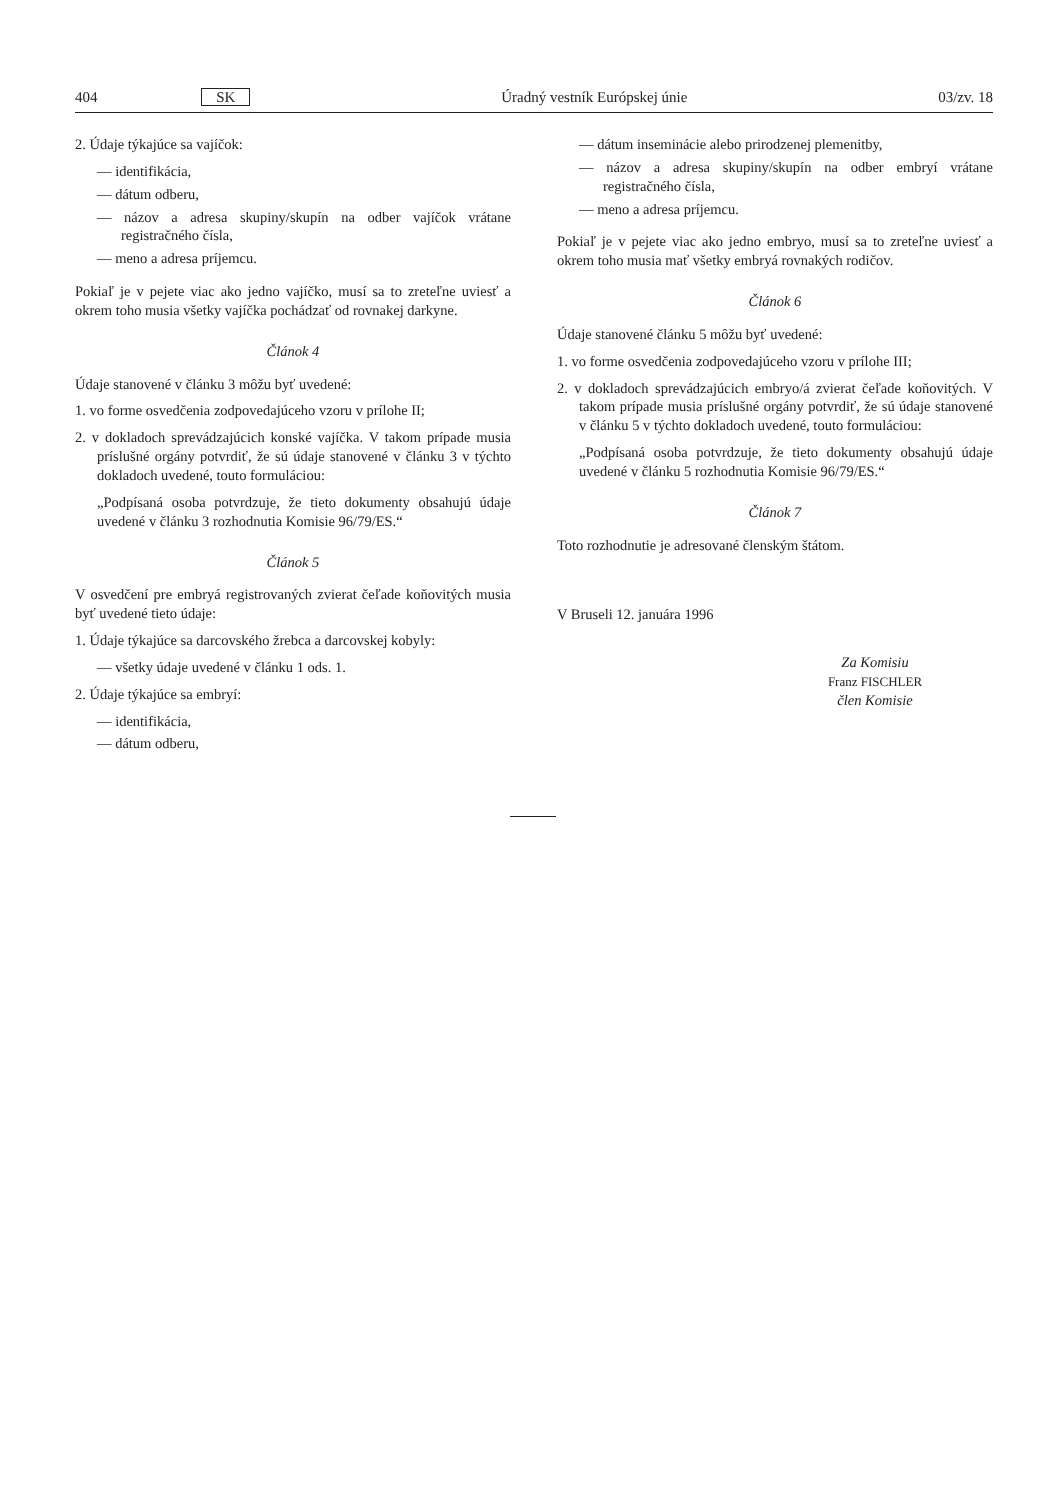404 SK Úradný vestník Európskej únie 03/zv. 18
2. Údaje týkajúce sa vajíčok:
— identifikácia,
— dátum odberu,
— názov a adresa skupiny/skupín na odber vajíčok vrátane registračného čísla,
— meno a adresa príjemcu.
Pokiaľ je v pejete viac ako jedno vajíčko, musí sa to zreteľne uviesť a okrem toho musia všetky vajíčka pochádzať od rovnakej darkyne.
Článok 4
Údaje stanovené v článku 3 môžu byť uvedené:
1. vo forme osvedčenia zodpovedajúceho vzoru v prílohe II;
2. v dokladoch sprevádzajúcich konské vajíčka. V takom prípade musia príslušné orgány potvrdiť, že sú údaje stanovené v článku 3 v týchto dokladoch uvedené, touto formuláciou:
„Podpísaná osoba potvrdzuje, že tieto dokumenty obsahujú údaje uvedené v článku 3 rozhodnutia Komisie 96/79/ES.“
Článok 5
V osvedčení pre embryá registrovaných zvierat čeľade koňovitých musia byť uvedené tieto údaje:
1. Údaje týkajúce sa darcovského žrebca a darcovskej kobyly:
— všetky údaje uvedené v článku 1 ods. 1.
2. Údaje týkajúce sa embryí:
— identifikácia,
— dátum odberu,
— dátum inseminácie alebo prirodzenej plemenitby,
— názov a adresa skupiny/skupín na odber embryí vrátane registračného čísla,
— meno a adresa príjemcu.
Pokiaľ je v pejete viac ako jedno embryo, musí sa to zreteľne uviesť a okrem toho musia mať všetky embryá rovnakých rodičov.
Článok 6
Údaje stanovené článku 5 môžu byť uvedené:
1. vo forme osvedčenia zodpovedajúceho vzoru v prílohe III;
2. v dokladoch sprevádzajúcich embryo/á zvierat čeľade koňovitých. V takom prípade musia príslušné orgány potvrdiť, že sú údaje stanovené v článku 5 v týchto dokladoch uvedené, touto formuláciou:
„Podpísaná osoba potvrdzuje, že tieto dokumenty obsahujú údaje uvedené v článku 5 rozhodnutia Komisie 96/79/ES.“
Článok 7
Toto rozhodnutie je adresované členským štátom.
V Bruseli 12. januára 1996
Za Komisiu
Franz FISCHLER
člen Komisie